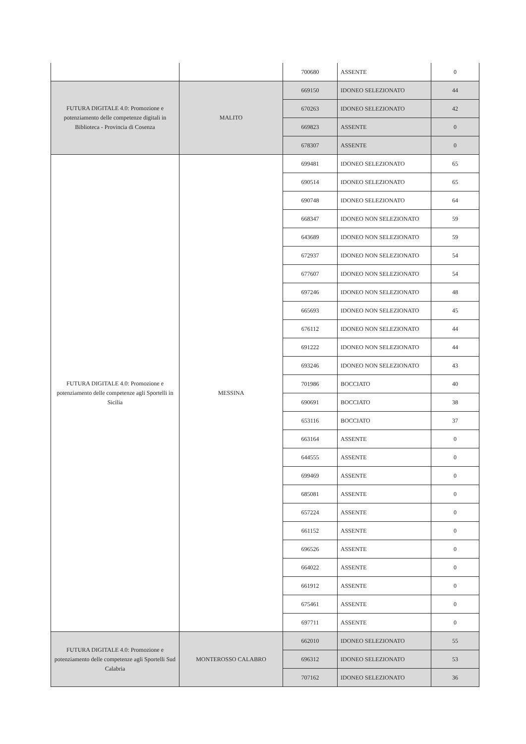| | | 700680 | ASSENTE | 0 |
| FUTURA DIGITALE 4.0: Promozione e potenziamento delle competenze digitali in Biblioteca - Provincia di Cosenza | MALITO | 669150 | IDONEO SELEZIONATO | 44 |
| | | 670263 | IDONEO SELEZIONATO | 42 |
| | | 669823 | ASSENTE | 0 |
| | | 678307 | ASSENTE | 0 |
| FUTURA DIGITALE 4.0: Promozione e potenziamento delle competenze agli Sportelli in Sicilia | MESSINA | 699481 | IDONEO SELEZIONATO | 65 |
| | | 690514 | IDONEO SELEZIONATO | 65 |
| | | 690748 | IDONEO SELEZIONATO | 64 |
| | | 668347 | IDONEO NON SELEZIONATO | 59 |
| | | 643689 | IDONEO NON SELEZIONATO | 59 |
| | | 672937 | IDONEO NON SELEZIONATO | 54 |
| | | 677607 | IDONEO NON SELEZIONATO | 54 |
| | | 697246 | IDONEO NON SELEZIONATO | 48 |
| | | 665693 | IDONEO NON SELEZIONATO | 45 |
| | | 676112 | IDONEO NON SELEZIONATO | 44 |
| | | 691222 | IDONEO NON SELEZIONATO | 44 |
| | | 693246 | IDONEO NON SELEZIONATO | 43 |
| | | 701986 | BOCCIATO | 40 |
| | | 690691 | BOCCIATO | 38 |
| | | 653116 | BOCCIATO | 37 |
| | | 663164 | ASSENTE | 0 |
| | | 644555 | ASSENTE | 0 |
| | | 699469 | ASSENTE | 0 |
| | | 685081 | ASSENTE | 0 |
| | | 657224 | ASSENTE | 0 |
| | | 661152 | ASSENTE | 0 |
| | | 696526 | ASSENTE | 0 |
| | | 664022 | ASSENTE | 0 |
| | | 661912 | ASSENTE | 0 |
| | | 675461 | ASSENTE | 0 |
| | | 697711 | ASSENTE | 0 |
| FUTURA DIGITALE 4.0: Promozione e potenziamento delle competenze agli Sportelli Sud Calabria | MONTEROSSO CALABRO | 662010 | IDONEO SELEZIONATO | 55 |
| | | 696312 | IDONEO SELEZIONATO | 53 |
| | | 707162 | IDONEO SELEZIONATO | 36 |